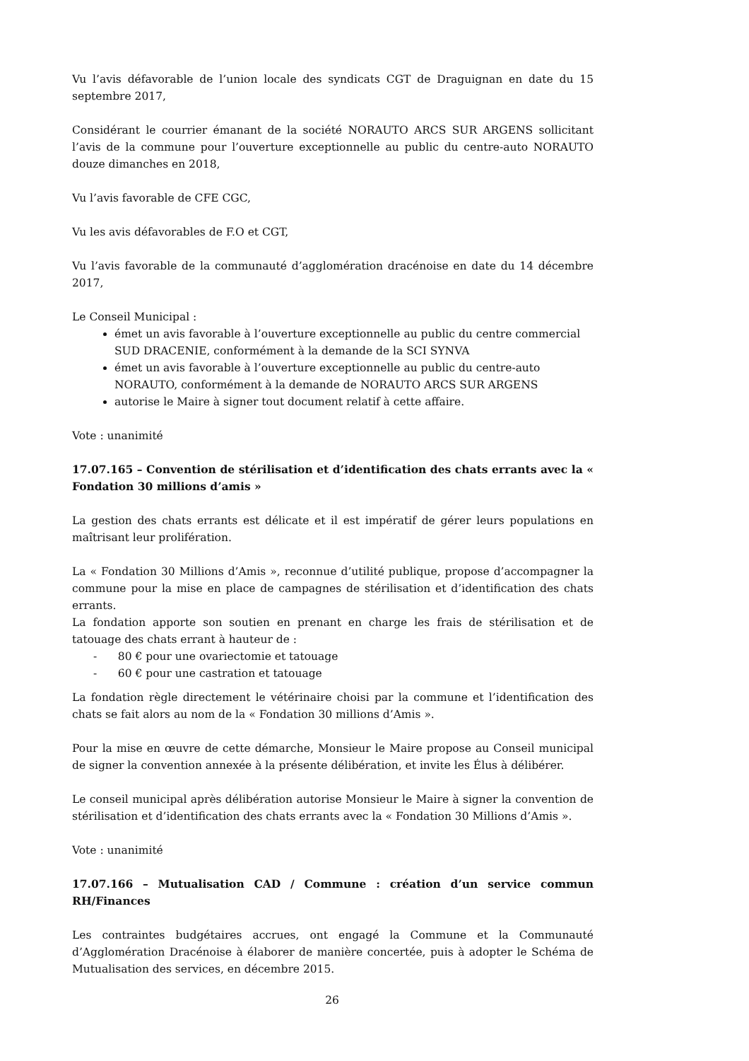Vu l’avis défavorable de l’union locale des syndicats CGT de Draguignan en date du 15 septembre 2017,
Considérant le courrier émanant de la société NORAUTO ARCS SUR ARGENS sollicitant l’avis de la commune pour l’ouverture exceptionnelle au public du centre-auto NORAUTO douze dimanches en 2018,
Vu l’avis favorable de CFE CGC,
Vu les avis défavorables de F.O et CGT,
Vu l’avis favorable de la communauté d’agglomération dracénoise en date du 14 décembre 2017,
Le Conseil Municipal :
émet un avis favorable à l’ouverture exceptionnelle au public du centre commercial SUD DRACENIE, conformément à la demande de la SCI SYNVA
émet un avis favorable à l’ouverture exceptionnelle au public du centre-auto NORAUTO, conformément à la demande de NORAUTO ARCS SUR ARGENS
autorise le Maire à signer tout document relatif à cette affaire.
Vote : unanimité
17.07.165 – Convention de stérilisation et d’identification des chats errants avec la « Fondation 30 millions d’amis »
La gestion des chats errants est délicate et il est impératif de gérer leurs populations en maîtrisant leur prolifération.
La « Fondation 30 Millions d’Amis », reconnue d’utilité publique, propose d’accompagner la commune pour la mise en place de campagnes de stérilisation et d’identification des chats errants.
La fondation apporte son soutien en prenant en charge les frais de stérilisation et de tatouage des chats errant à hauteur de :
- 80 € pour une ovariectomie et tatouage
- 60 € pour une castration et tatouage
La fondation règle directement le vétérinaire choisi par la commune et l’identification des chats se fait alors au nom de la « Fondation 30 millions d’Amis ».
Pour la mise en œuvre de cette démarche, Monsieur le Maire propose au Conseil municipal de signer la convention annexée à la présente délibération, et invite les Élus à délibérer.
Le conseil municipal après délibération autorise Monsieur le Maire à signer la convention de stérilisation et d’identification des chats errants avec la « Fondation 30 Millions d’Amis ».
Vote : unanimité
17.07.166 – Mutualisation CAD / Commune : création d’un service commun RH/Finances
Les contraintes budgétaires accrues, ont engagé la Commune et la Communauté d’Agglomération Dracénoise à élaborer de manière concertée, puis à adopter le Schéma de Mutualisation des services, en décembre 2015.
26